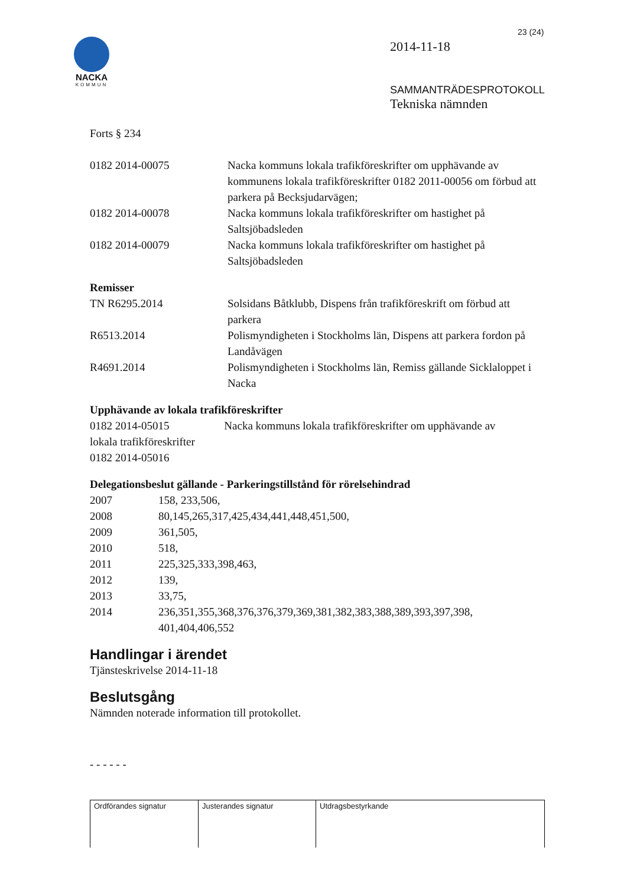NACKA
KOMMUN
23 (24)
2014-11-18
SAMMANTRÄDESPROTOKOLL
Tekniska nämnden
Forts § 234
| 0182 2014-00075 | Nacka kommuns lokala trafikföreskrifter om upphävande av kommunens lokala trafikföreskrifter 0182 2011-00056 om förbud att parkera på Becksjudarvägen; |
| 0182 2014-00078 | Nacka kommuns lokala trafikföreskrifter om hastighet på Saltsjöbadsleden |
| 0182 2014-00079 | Nacka kommuns lokala trafikföreskrifter om hastighet på Saltsjöbadsleden |
Remisser
| TN R6295.2014 | Solsidans Båtklubb, Dispens från trafikföreskrift om förbud att parkera |
| R6513.2014 | Polismyndigheten i Stockholms län, Dispens att parkera fordon på Landåvägen |
| R4691.2014 | Polismyndigheten i Stockholms län, Remiss gällande Sicklaloppet i Nacka |
Upphävande av lokala trafikföreskrifter
0182 2014-05015 Nacka kommuns lokala trafikföreskrifter om upphävande av
lokala trafikföreskrifter
0182 2014-05016
Delegationsbeslut gällande - Parkeringstillstånd för rörelsehindrad
| 2007 | 158, 233,506, |
| 2008 | 80,145,265,317,425,434,441,448,451,500, |
| 2009 | 361,505, |
| 2010 | 518, |
| 2011 | 225,325,333,398,463, |
| 2012 | 139, |
| 2013 | 33,75, |
| 2014 | 236,351,355,368,376,376,379,369,381,382,383,388,389,393,397,398, 401,404,406,552 |
Handlingar i ärendet
Tjänsteskrivelse 2014-11-18
Beslutsgång
Nämnden noterade information till protokollet.
- - - - - -
| Ordförandes signatur | Justerandes signatur | Utdragsbestyrkande |